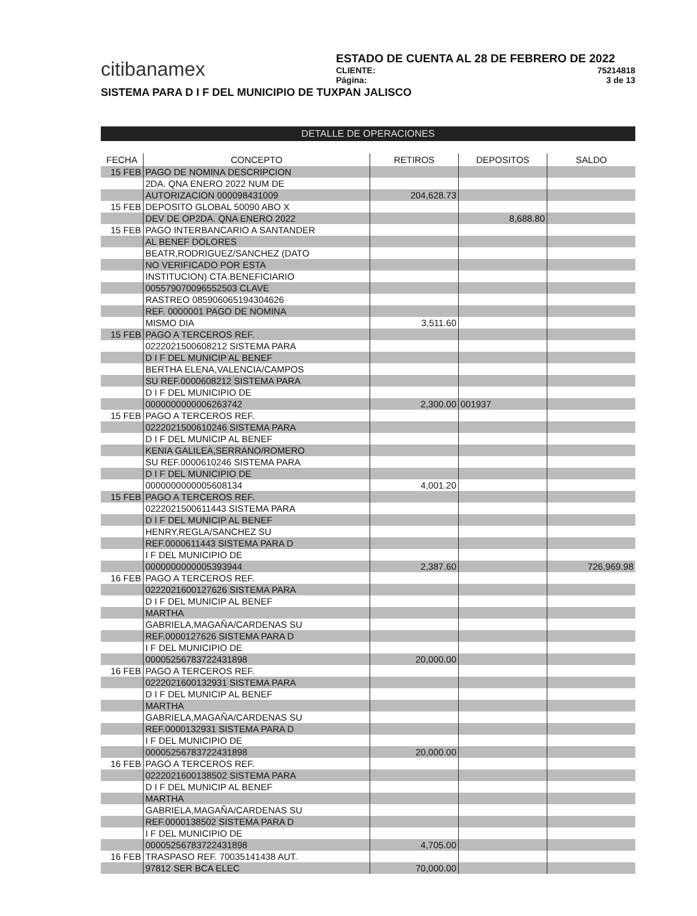citibanamex
ESTADO DE CUENTA AL 28 DE FEBRERO DE 2022
CLIENTE: 75214818
Página: 3 de 13
SISTEMA PARA D I F DEL MUNICIPIO DE TUXPAN JALISCO
DETALLE DE OPERACIONES
| FECHA | CONCEPTO | RETIROS | DEPOSITOS | SALDO |
| --- | --- | --- | --- | --- |
| 15 FEB | PAGO DE NOMINA DESCRIPCION | | | |
| | 2DA. QNA ENERO 2022 NUM DE | | | |
| | AUTORIZACION 000098431009 | 204,628.73 | | |
| 15 FEB | DEPOSITO GLOBAL 50090 ABO X | | | |
| | DEV DE OP2DA. QNA ENERO 2022 | | 8,688.80 | |
| 15 FEB | PAGO INTERBANCARIO A SANTANDER | | | |
| | AL BENEF DOLORES | | | |
| | BEATR,RODRIGUEZ/SANCHEZ (DATO | | | |
| | NO VERIFICADO POR ESTA | | | |
| | INSTITUCION) CTA.BENEFICIARIO | | | |
| | 005579070096552503 CLAVE | | | |
| | RASTREO 085906065194304626 | | | |
| | REF. 0000001 PAGO DE NOMINA | | | |
| | MISMO DIA | 3,511.60 | | |
| 15 FEB | PAGO A TERCEROS REF. | | | |
| | 0222021500608212 SISTEMA PARA | | | |
| | D I F DEL MUNICIP AL BENEF | | | |
| | BERTHA ELENA,VALENCIA/CAMPOS | | | |
| | SU REF.0000608212 SISTEMA PARA | | | |
| | D I F DEL MUNICIPIO DE | | | |
| | 0000000000006263742 | 2,300.00 | 001937 | |
| 15 FEB | PAGO A TERCEROS REF. | | | |
| | 0222021500610246 SISTEMA PARA | | | |
| | D I F DEL MUNICIP AL BENEF | | | |
| | KENIA GALILEA,SERRANO/ROMERO | | | |
| | SU REF.0000610246 SISTEMA PARA | | | |
| | D I F DEL MUNICIPIO DE | | | |
| | 0000000000005608134 | 4,001.20 | | |
| 15 FEB | PAGO A TERCEROS REF. | | | |
| | 0222021500611443 SISTEMA PARA | | | |
| | D I F DEL MUNICIP AL BENEF | | | |
| | HENRY,REGLA/SANCHEZ SU | | | |
| | REF.0000611443 SISTEMA PARA D | | | |
| | I F DEL MUNICIPIO DE | | | |
| | 0000000000005393944 | 2,387.60 | | 726,969.98 |
| 16 FEB | PAGO A TERCEROS REF. | | | |
| | 0222021600127626 SISTEMA PARA | | | |
| | D I F DEL MUNICIP AL BENEF | | | |
| | MARTHA | | | |
| | GABRIELA,MAGAÑA/CARDENAS SU | | | |
| | REF.0000127626 SISTEMA PARA D | | | |
| | I F DEL MUNICIPIO DE | | | |
| | 00005256783722431898 | 20,000.00 | | |
| 16 FEB | PAGO A TERCEROS REF. | | | |
| | 0222021600132931 SISTEMA PARA | | | |
| | D I F DEL MUNICIP AL BENEF | | | |
| | MARTHA | | | |
| | GABRIELA,MAGAÑA/CARDENAS SU | | | |
| | REF.0000132931 SISTEMA PARA D | | | |
| | I F DEL MUNICIPIO DE | | | |
| | 00005256783722431898 | 20,000.00 | | |
| 16 FEB | PAGO A TERCEROS REF. | | | |
| | 0222021600138502 SISTEMA PARA | | | |
| | D I F DEL MUNICIP AL BENEF | | | |
| | MARTHA | | | |
| | GABRIELA,MAGAÑA/CARDENAS SU | | | |
| | REF.0000138502 SISTEMA PARA D | | | |
| | I F DEL MUNICIPIO DE | | | |
| | 00005256783722431898 | 4,705.00 | | |
| 16 FEB | TRASPASO REF. 7003514143​8 AUT. | | | |
| | 97812 SER BCA ELEC | 70,000.00 | | |